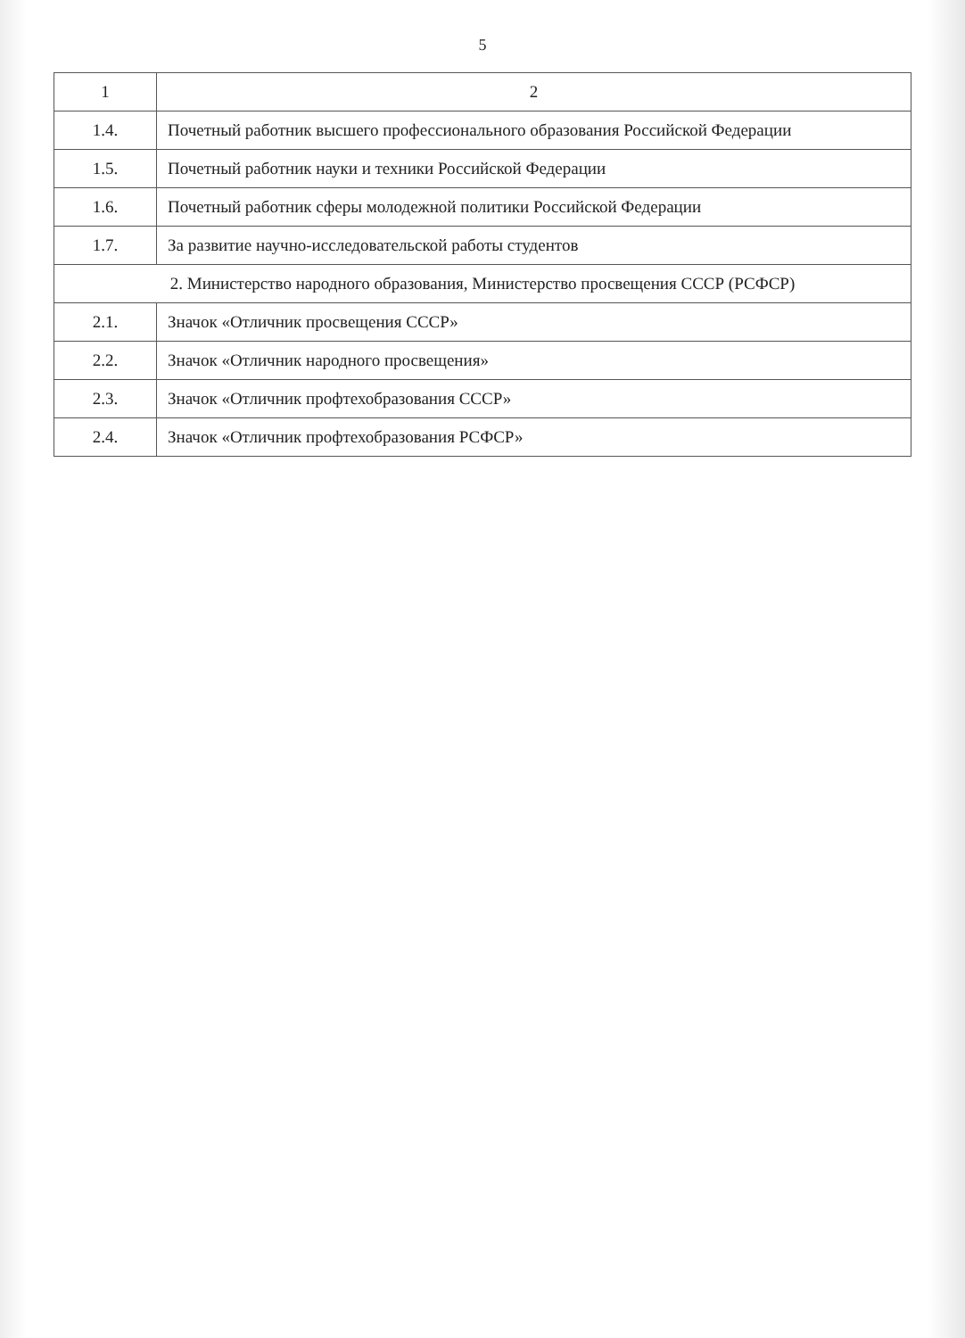5
| 1 | 2 |
| --- | --- |
| 1.4. | Почетный работник высшего профессионального образования Российской Федерации |
| 1.5. | Почетный работник науки и техники Российской Федерации |
| 1.6. | Почетный работник сферы молодежной политики Российской Федерации |
| 1.7. | За развитие научно-исследовательской работы студентов |
| 2. Министерство народного образования, Министерство просвещения СССР (РСФСР) | |
| 2.1. | Значок «Отличник просвещения СССР» |
| 2.2. | Значок «Отличник народного просвещения» |
| 2.3. | Значок «Отличник профтехобразования СССР» |
| 2.4. | Значок «Отличник профтехобразования РСФСР» |